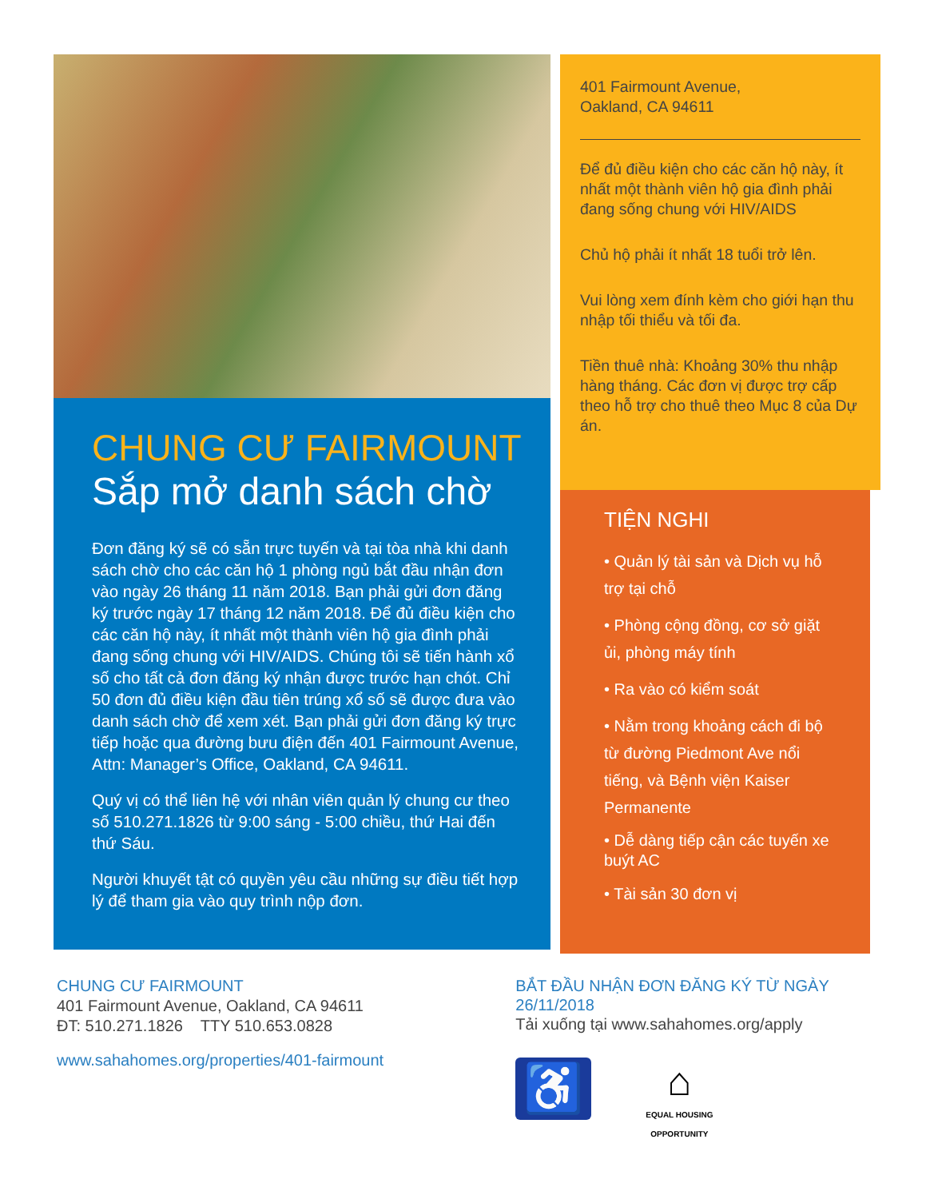CHUNG CƯ FAIRMOUNT
Sắp mở danh sách chờ
Đơn đăng ký sẽ có sẵn trực tuyến và tại tòa nhà khi danh sách chờ cho các căn hộ 1 phòng ngủ bắt đầu nhận đơn vào ngày 26 tháng 11 năm 2018. Bạn phải gửi đơn đăng ký trước ngày 17 tháng 12 năm 2018. Để đủ điều kiện cho các căn hộ này, ít nhất một thành viên hộ gia đình phải đang sống chung với HIV/AIDS. Chúng tôi sẽ tiến hành xổ số cho tất cả đơn đăng ký nhận được trước hạn chót. Chỉ 50 đơn đủ điều kiện đầu tiên trúng xổ số sẽ được đưa vào danh sách chờ để xem xét. Bạn phải gửi đơn đăng ký trực tiếp hoặc qua đường bưu điện đến 401 Fairmount Avenue, Attn: Manager’s Office, Oakland, CA 94611.
Quý vị có thể liên hệ với nhân viên quản lý chung cư theo số 510.271.1826 từ 9:00 sáng - 5:00 chiều, thứ Hai đến thứ Sáu.
Người khuyết tật có quyền yêu cầu những sự điều tiết hợp lý để tham gia vào quy trình nộp đơn.
401 Fairmount Avenue,
Oakland, CA 94611
Để đủ điều kiện cho các căn hộ này, ít nhất một thành viên hộ gia đình phải đang sống chung với HIV/AIDS
Chủ hộ phải ít nhất 18 tuổi trở lên.
Vui lòng xem đính kèm cho giới hạn thu nhập tối thiểu và tối đa.
Tiền thuê nhà: Khoảng 30% thu nhập hàng tháng. Các đơn vị được trợ cấp theo hỗ trợ cho thuê theo Mục 8 của Dự án.
TIỆN NGHI
• Quản lý tài sản và Dịch vụ hỗ trợ tại chỗ
• Phòng cộng đồng, cơ sở giặt ủi, phòng máy tính
• Ra vào có kiểm soát
• Nằm trong khoảng cách đi bộ từ đường Piedmont Ave nổi tiếng, và Bệnh viện Kaiser Permanente
• Dễ dàng tiếp cận các tuyến xe buýt AC
• Tài sản 30 đơn vị
CHUNG CƯ FAIRMOUNT
401 Fairmount Avenue, Oakland, CA 94611
ĐT: 510.271.1826 TTY 510.653.0828
www.sahahomes.org/properties/401-fairmount
BẮT ĐẦU NHẬN ĐƠN ĐĂNG KÝ TỪ NGÀY 26/11/2018
Tải xuống tại www.sahahomes.org/apply
♿
⌂
EQUAL HOUSING OPPORTUNITY